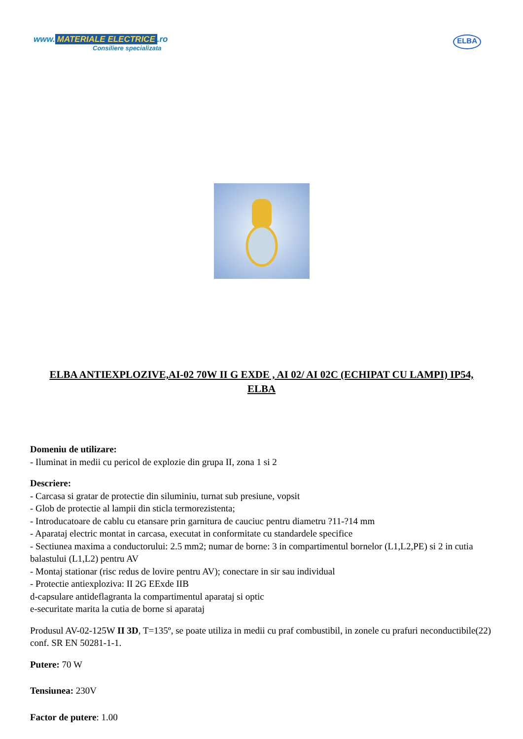www. MATERIALE ELECTRICE.ro
Consiliere specializata
ELBA
ELBA ANTIEXPLOZIVE,AI-02 70W II G EXDE , AI 02/ AI 02C (ECHIPAT CU LAMPI) IP54, ELBA
Domeniu de utilizare:
- Iluminat in medii cu pericol de explozie din grupa II, zona 1 si 2
Descriere:
- Carcasa si gratar de protectie din siluminiu, turnat sub presiune, vopsit
- Glob de protectie al lampii din sticla termorezistenta;
- Introducatoare de cablu cu etansare prin garnitura de cauciuc pentru diametru ?11-?14 mm
- Aparataj electric montat in carcasa, executat in conformitate cu standardele specifice
- Sectiunea maxima a conductorului: 2.5 mm2; numar de borne: 3 in compartimentul bornelor (L1,L2,PE) si 2 in cutia balastului (L1,L2) pentru AV
- Montaj stationar (risc redus de lovire pentru AV); conectare in sir sau individual
- Protectie antiexploziva: II 2G EExde IIB
d-capsulare antideflagranta la compartimentul aparataj si optic
e-securitate marita la cutia de borne si aparataj
Produsul AV-02-125W II 3D, T=135º, se poate utiliza in medii cu praf combustibil, in zonele cu prafuri neconductibile(22) conf. SR EN 50281-1-1.
Putere: 70 W
Tensiunea: 230V
Factor de putere: 1.00